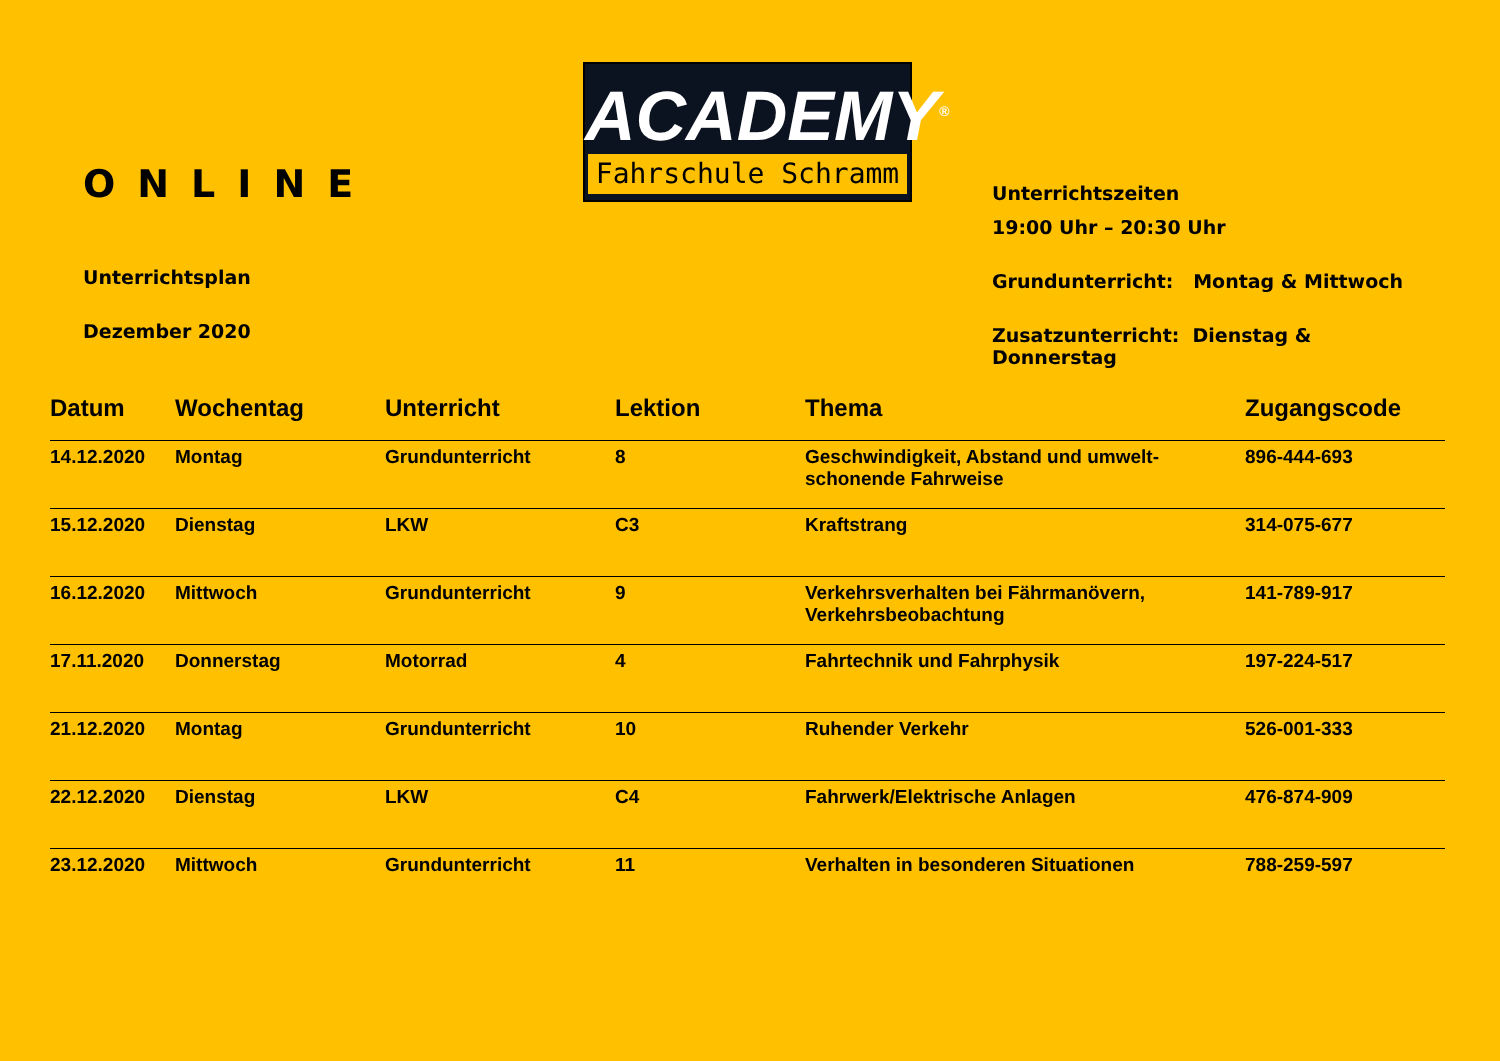ONLINE
Unterrichtsplan
Dezember 2020
ACADEMY<sup>®</sup>
Fahrschule Schramm
Unterrichtszeiten
19:00 Uhr – 20:30 Uhr
Grundunterricht: Montag & Mittwoch
Zusatzunterricht: Dienstag & Donnerstag
| Datum | Wochentag | Unterricht | Lektion | Thema | Zugangscode |
| --- | --- | --- | --- | --- | --- |
| 14.12.2020 | Montag | Grundunterricht | 8 | Geschwindigkeit, Abstand und umwelt-schonende Fahrweise | 896-444-693 |
| 15.12.2020 | Dienstag | LKW | C3 | Kraftstrang | 314-075-677 |
| 16.12.2020 | Mittwoch | Grundunterricht | 9 | Verkehrsverhalten bei Fährmanövern, Verkehrsbeobachtung | 141-789-917 |
| 17.11.2020 | Donnerstag | Motorrad | 4 | Fahrtechnik und Fahrphysik | 197-224-517 |
| 21.12.2020 | Montag | Grundunterricht | 10 | Ruhender Verkehr | 526-001-333 |
| 22.12.2020 | Dienstag | LKW | C4 | Fahrwerk/Elektrische Anlagen | 476-874-909 |
| 23.12.2020 | Mittwoch | Grundunterricht | 11 | Verhalten in besonderen Situationen | 788-259-597 |